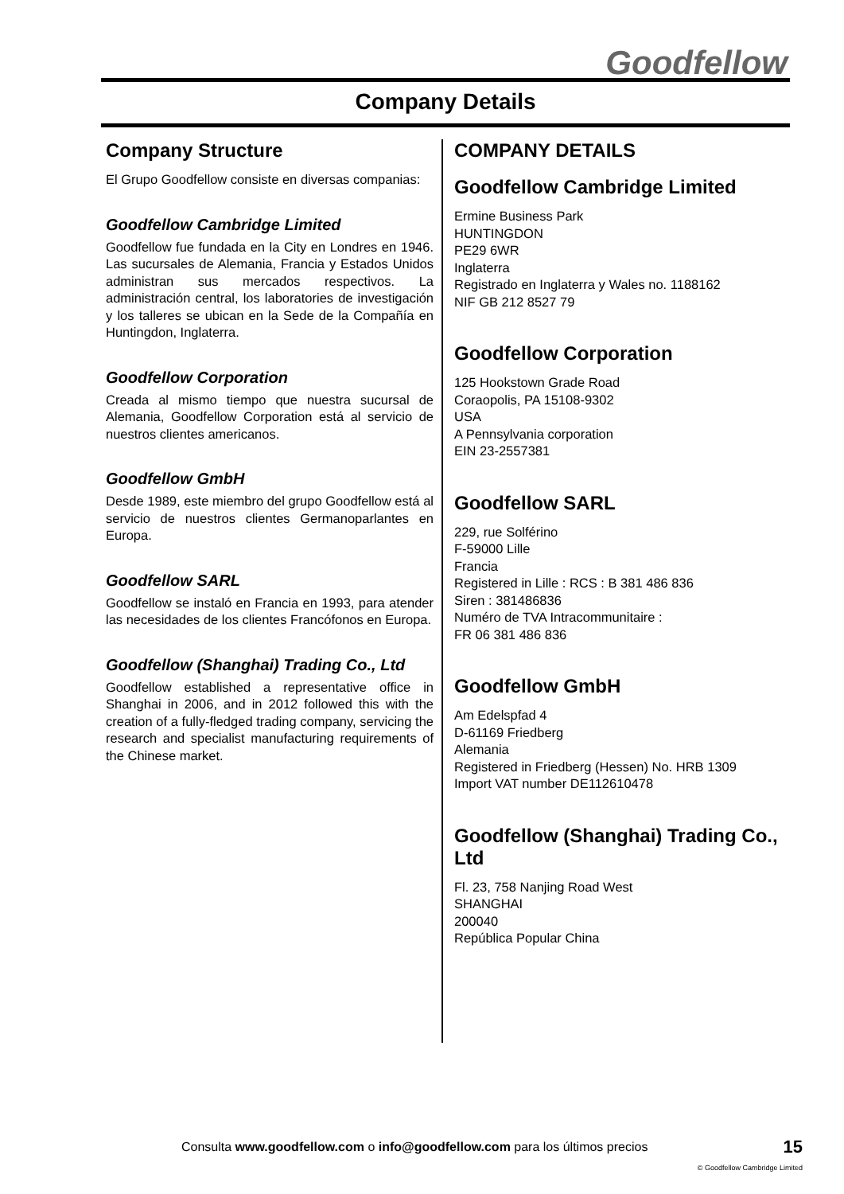Goodfellow
Company Details
Company Structure
El Grupo Goodfellow consiste en diversas companias:
Goodfellow Cambridge Limited
Goodfellow fue fundada en la City en Londres en 1946. Las sucursales de Alemania, Francia y Estados Unidos administran sus mercados respectivos. La administración central, los laboratories de investigación y los talleres se ubican en la Sede de la Compañía en Huntingdon, Inglaterra.
Goodfellow Corporation
Creada al mismo tiempo que nuestra sucursal de Alemania, Goodfellow Corporation está al servicio de nuestros clientes americanos.
Goodfellow GmbH
Desde 1989, este miembro del grupo Goodfellow está al servicio de nuestros clientes Germanoparlantes en Europa.
Goodfellow SARL
Goodfellow se instaló en Francia en 1993, para atender las necesidades de los clientes Francófonos en Europa.
Goodfellow (Shanghai) Trading Co., Ltd
Goodfellow established a representative office in Shanghai in 2006, and in 2012 followed this with the creation of a fully-fledged trading company, servicing the research and specialist manufacturing requirements of the Chinese market.
COMPANY DETAILS
Goodfellow Cambridge Limited
Ermine Business Park
HUNTINGDON
PE29 6WR
Inglaterra
Registrado en Inglaterra y Wales no. 1188162
NIF GB 212 8527 79
Goodfellow Corporation
125 Hookstown Grade Road
Coraopolis, PA 15108-9302
USA
A Pennsylvania corporation
EIN 23-2557381
Goodfellow SARL
229, rue Solférino
F-59000 Lille
Francia
Registered in Lille : RCS : B 381 486 836
Siren : 381486836
Numéro de TVA Intracommunitaire :
FR 06 381 486 836
Goodfellow GmbH
Am Edelspfad 4
D-61169 Friedberg
Alemania
Registered in Friedberg (Hessen) No. HRB 1309
Import VAT number DE112610478
Goodfellow (Shanghai) Trading Co., Ltd
Fl. 23, 758 Nanjing Road West
SHANGHAI
200040
República Popular China
Consulta www.goodfellow.com o info@goodfellow.com para los últimos precios 15
© Goodfellow Cambridge Limited